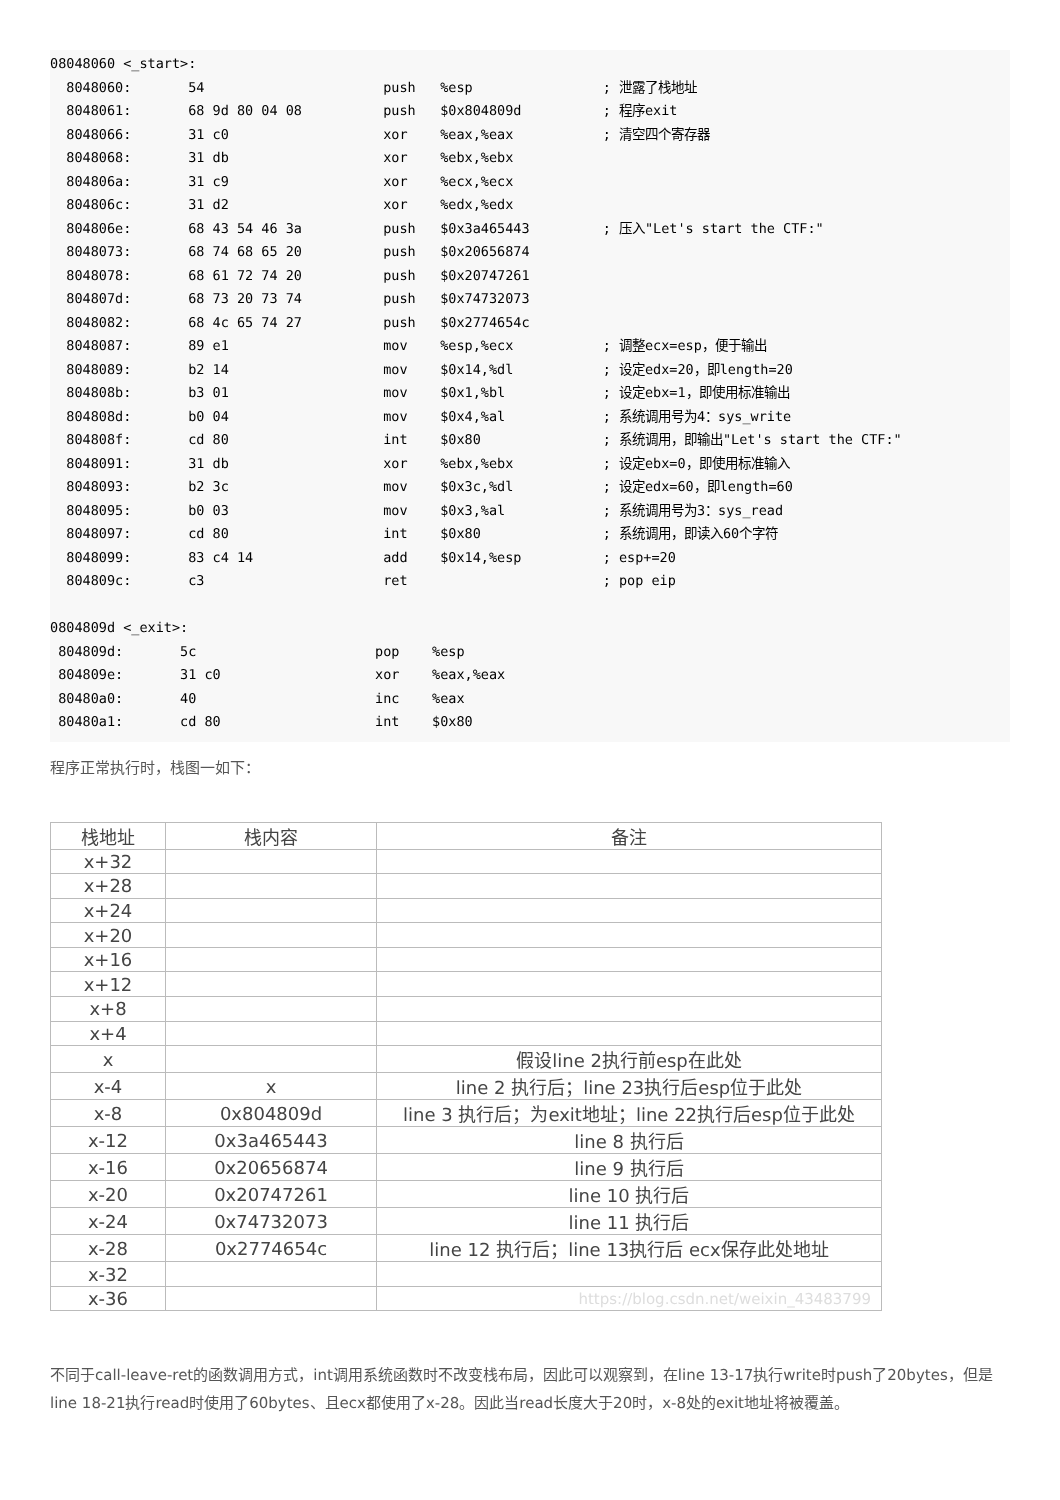08048060 <_start>:
  8048060:       54                      push   %esp                ; 泄露了栈地址
  8048061:       68 9d 80 04 08          push   $0x804809d          ; 程序exit
  8048066:       31 c0                   xor    %eax,%eax           ; 清空四个寄存器
  8048068:       31 db                   xor    %ebx,%ebx
  804806a:       31 c9                   xor    %ecx,%ecx
  804806c:       31 d2                   xor    %edx,%edx
  804806e:       68 43 54 46 3a          push   $0x3a465443         ; 压入"Let's start the CTF:"
  8048073:       68 74 68 65 20          push   $0x20656874
  8048078:       68 61 72 74 20          push   $0x20747261
  804807d:       68 73 20 73 74          push   $0x74732073
  8048082:       68 4c 65 74 27          push   $0x2774654c
  8048087:       89 e1                   mov    %esp,%ecx           ; 调整ecx=esp，便于输出
  8048089:       b2 14                   mov    $0x14,%dl           ; 设定edx=20，即length=20
  804808b:       b3 01                   mov    $0x1,%bl            ; 设定ebx=1，即使用标准输出
  804808d:       b0 04                   mov    $0x4,%al            ; 系统调用号为4：sys_write
  804808f:       cd 80                   int    $0x80               ; 系统调用，即输出"Let's start the CTF:"
  8048091:       31 db                   xor    %ebx,%ebx           ; 设定ebx=0，即使用标准输入
  8048093:       b2 3c                   mov    $0x3c,%dl           ; 设定edx=60，即length=60
  8048095:       b0 03                   mov    $0x3,%al            ; 系统调用号为3：sys_read
  8048097:       cd 80                   int    $0x80               ; 系统调用，即读入60个字符
  8048099:       83 c4 14                add    $0x14,%esp          ; esp+=20
  804809c:       c3                      ret                        ; pop eip

0804809d <_exit>:
 804809d:       5c                      pop    %esp
 804809e:       31 c0                   xor    %eax,%eax
 80480a0:       40                      inc    %eax
 80480a1:       cd 80                   int    $0x80
程序正常执行时，栈图一如下：
| 栈地址 | 栈内容 | 备注 |
| --- | --- | --- |
| x+32 | | |
| x+28 | | |
| x+24 | | |
| x+20 | | |
| x+16 | | |
| x+12 | | |
| x+8 | | |
| x+4 | | |
| x | | 假设line 2执行前esp在此处 |
| x-4 | x | line 2 执行后；line 23执行后esp位于此处 |
| x-8 | 0x804809d | line 3 执行后；为exit地址；line 22执行后esp位于此处 |
| x-12 | 0x3a465443 | line 8 执行后 |
| x-16 | 0x20656874 | line 9 执行后 |
| x-20 | 0x20747261 | line 10 执行后 |
| x-24 | 0x74732073 | line 11 执行后 |
| x-28 | 0x2774654c | line 12 执行后；line 13执行后 ecx保存此处地址 |
| x-32 | | |
| x-36 | | https://blog.csdn.net/weixin_43483799 |
不同于call-leave-ret的函数调用方式，int调用系统函数时不改变栈布局，因此可以观察到，在line 13-17执行write时push了20bytes，但是line 18-21执行read时使用了60bytes、且ecx都使用了x-28。因此当read长度大于20时，x-8处的exit地址将被覆盖。